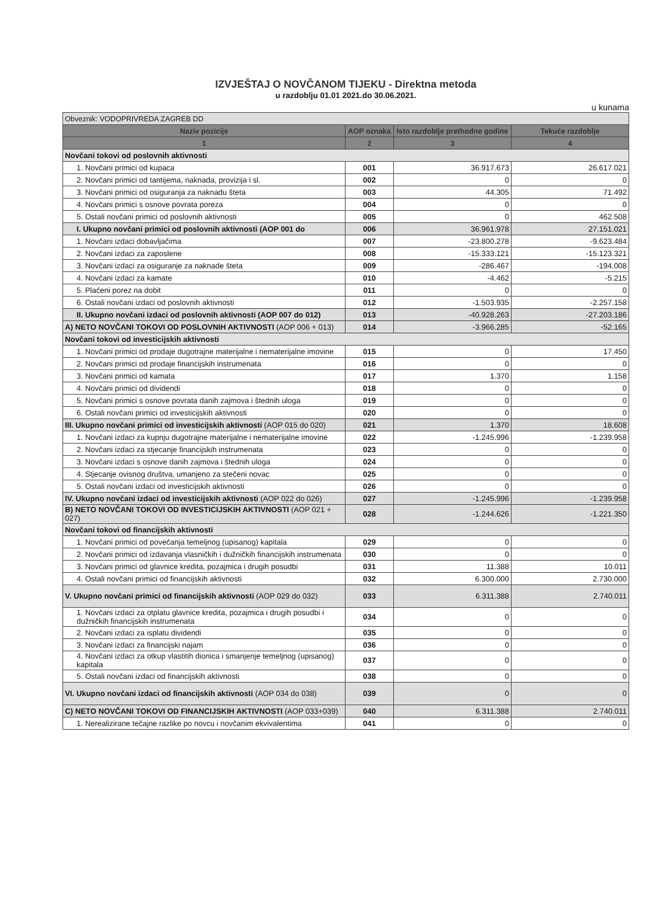IZVJEŠTAJ O NOVČANOM TIJEKU - Direktna metoda
u razdoblju 01.01 2021.do 30.06.2021.
u kunama
| Obveznik: VODOPRIVREDA ZAGREB DD | | | |
| Naziv pozicije | AOP oznaka | Isto razdoblje prethodne godine | Tekuće razdoblje |
| 1 | 2 | 3 | 4 |
| Novčani tokovi od poslovnih aktivnosti | | | |
| 1. Novčani primici od kupaca | 001 | 36.917.673 | 26.617.021 |
| 2. Novčani primici od tantijema, naknada, provizija i sl. | 002 | 0 | 0 |
| 3. Novčani primici od osiguranja za naknadu šteta | 003 | 44.305 | 71.492 |
| 4. Novčani primici s osnove povrata poreza | 004 | 0 | 0 |
| 5. Ostali novčani primici od poslovnih aktivnosti | 005 | 0 | 462.508 |
| I. Ukupno novčani primici od poslovnih aktivnosti (AOP 001 do | 006 | 36.961.978 | 27.151.021 |
| 1. Novčani izdaci dobavljačima | 007 | -23.800.278 | -9.623.484 |
| 2. Novčani izdaci za zaposlene | 008 | -15.333.121 | -15.123.321 |
| 3. Novčani izdaci za osiguranje za naknade šteta | 009 | -286.467 | -194.008 |
| 4. Novčani izdaci za kamate | 010 | -4.462 | -5.215 |
| 5. Plaćeni porez na dobit | 011 | 0 | 0 |
| 6. Ostali novčani izdaci od poslovnih aktivnosti | 012 | -1.503.935 | -2.257.158 |
| II. Ukupno novčani izdaci od poslovnih aktivnosti (AOP 007 do 012) | 013 | -40.928.263 | -27.203.186 |
| A) NETO NOVČANI TOKOVI OD POSLOVNIH AKTIVNOSTI (AOP 006 + 013) | 014 | -3.966.285 | -52.165 |
| Novčani tokovi od investicijskih aktivnosti | | | |
| 1. Novčani primici od prodaje dugotrajne materijalne i nematerijalne imovine | 015 | 0 | 17.450 |
| 2. Novčani primici od prodaje financijskih instrumenata | 016 | 0 | 0 |
| 3. Novčani primici od kamata | 017 | 1.370 | 1.158 |
| 4. Novčani primici od dividendi | 018 | 0 | 0 |
| 5. Novčani primici s osnove povrata danih zajmova i štednih uloga | 019 | 0 | 0 |
| 6. Ostali novčani primici od investicijskih aktivnosti | 020 | 0 | 0 |
| III. Ukupno novčani primici od investicijskih aktivnosti (AOP 015 do 020) | 021 | 1.370 | 18.608 |
| 1. Novčani izdaci za kupnju dugotrajne materijalne i nematerijalne imovine | 022 | -1.245.996 | -1.239.958 |
| 2. Novčani izdaci za stjecanje financijskih instrumenata | 023 | 0 | 0 |
| 3. Novčani izdaci s osnove danih zajmova i štednih uloga | 024 | 0 | 0 |
| 4. Stjecanje ovisnog društva, umanjeno za stečeni novac | 025 | 0 | 0 |
| 5. Ostali novčani izdaci od investicijskih aktivnosti | 026 | 0 | 0 |
| IV. Ukupno novčani izdaci od investicijskih aktivnosti (AOP 022 do 026) | 027 | -1.245.996 | -1.239.958 |
| B) NETO NOVČANI TOKOVI OD INVESTICIJSKIH AKTIVNOSTI (AOP 021 + 027) | 028 | -1.244.626 | -1.221.350 |
| Novčani tokovi od financijskih aktivnosti | | | |
| 1. Novčani primici od povećanja temeljnog (upisanog) kapitala | 029 | 0 | 0 |
| 2. Novčani primici od izdavanja vlasničkih i dužničkih financijskih instrumenata | 030 | 0 | 0 |
| 3. Novčani primici od glavnice kredita, pozajmica i drugih posudbi | 031 | 11.388 | 10.011 |
| 4. Ostali novčani primici od financijskih aktivnosti | 032 | 6.300.000 | 2.730.000 |
| V. Ukupno novčani primici od financijskih aktivnosti (AOP 029 do 032) | 033 | 6.311.388 | 2.740.011 |
| 1. Novčani izdaci za otplatu glavnice kredita, pozajmica i drugih posudbi i dužničkih financijskih instrumenata | 034 | 0 | 0 |
| 2. Novčani izdaci za isplatu dividendi | 035 | 0 | 0 |
| 3. Novčani izdaci za financijski najam | 036 | 0 | 0 |
| 4. Novčani izdaci za otkup vlastitih dionica i smanjenje temeljnog (upisanog) kapitala | 037 | 0 | 0 |
| 5. Ostali novčani izdaci od financijskih aktivnosti | 038 | 0 | 0 |
| VI. Ukupno novčani izdaci od financijskih aktivnosti (AOP 034 do 038) | 039 | 0 | 0 |
| C) NETO NOVČANI TOKOVI OD FINANCIJSKIH AKTIVNOSTI (AOP 033+039) | 040 | 6.311.388 | 2.740.011 |
| 1. Nerealizirane tečajne razlike po novcu i novčanim ekvivalentima | 041 | 0 | 0 |